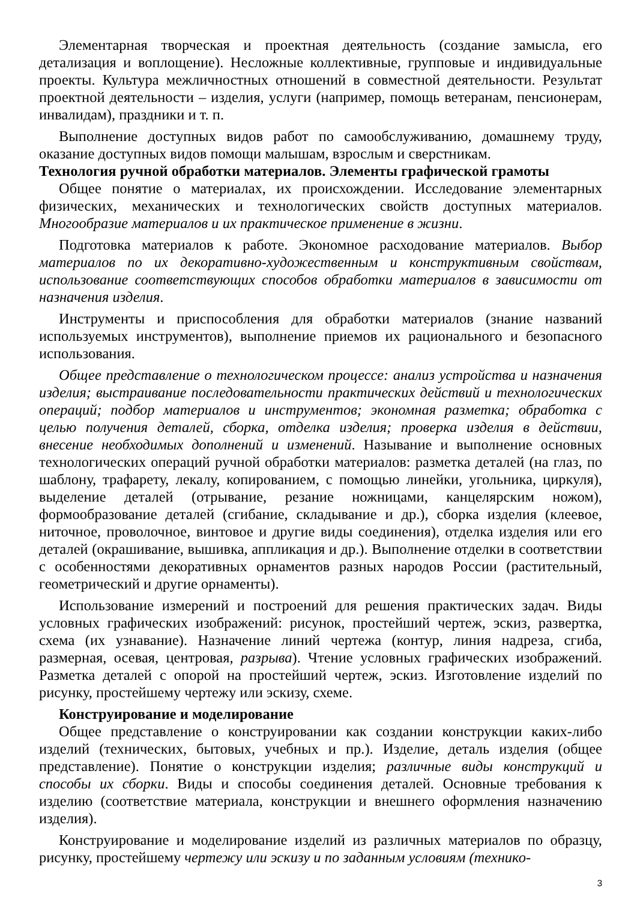Элементарная творческая и проектная деятельность (создание замысла, его детализация и воплощение). Несложные коллективные, групповые и индивидуальные проекты. Культура межличностных отношений в совместной деятельности. Результат проектной деятельности – изделия, услуги (например, помощь ветеранам, пенсионерам, инвалидам), праздники и т. п.
Выполнение доступных видов работ по самообслуживанию, домашнему труду, оказание доступных видов помощи малышам, взрослым и сверстникам.
Технология ручной обработки материалов. Элементы графической грамоты
Общее понятие о материалах, их происхождении. Исследование элементарных физических, механических и технологических свойств доступных материалов. Многообразие материалов и их практическое применение в жизни.
Подготовка материалов к работе. Экономное расходование материалов. Выбор материалов по их декоративно-художественным и конструктивным свойствам, использование соответствующих способов обработки материалов в зависимости от назначения изделия.
Инструменты и приспособления для обработки материалов (знание названий используемых инструментов), выполнение приемов их рационального и безопасного использования.
Общее представление о технологическом процессе: анализ устройства и назначения изделия; выстраивание последовательности практических действий и технологических операций; подбор материалов и инструментов; экономная разметка; обработка с целью получения деталей, сборка, отделка изделия; проверка изделия в действии, внесение необходимых дополнений и изменений. Называние и выполнение основных технологических операций ручной обработки материалов: разметка деталей (на глаз, по шаблону, трафарету, лекалу, копированием, с помощью линейки, угольника, циркуля), выделение деталей (отрывание, резание ножницами, канцелярским ножом), формообразование деталей (сгибание, складывание и др.), сборка изделия (клеевое, ниточное, проволочное, винтовое и другие виды соединения), отделка изделия или его деталей (окрашивание, вышивка, аппликация и др.). Выполнение отделки в соответствии с особенностями декоративных орнаментов разных народов России (растительный, геометрический и другие орнаменты).
Использование измерений и построений для решения практических задач. Виды условных графических изображений: рисунок, простейший чертеж, эскиз, развертка, схема (их узнавание). Назначение линий чертежа (контур, линия надреза, сгиба, размерная, осевая, центровая, разрыва). Чтение условных графических изображений. Разметка деталей с опорой на простейший чертеж, эскиз. Изготовление изделий по рисунку, простейшему чертежу или эскизу, схеме.
Конструирование и моделирование
Общее представление о конструировании как создании конструкции каких-либо изделий (технических, бытовых, учебных и пр.). Изделие, деталь изделия (общее представление). Понятие о конструкции изделия; различные виды конструкций и способы их сборки. Виды и способы соединения деталей. Основные требования к изделию (соответствие материала, конструкции и внешнего оформления назначению изделия).
Конструирование и моделирование изделий из различных материалов по образцу, рисунку, простейшему чертежу или эскизу и по заданным условиям (технико-
3